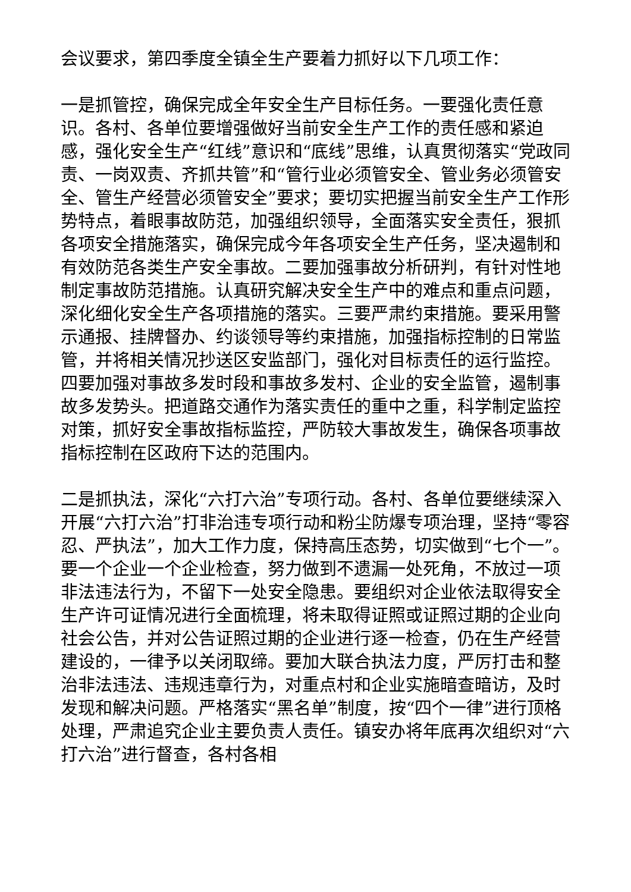会议要求，第四季度全镇全生产要着力抓好以下几项工作：
一是抓管控，确保完成全年安全生产目标任务。一要强化责任意识。各村、各单位要增强做好当前安全生产工作的责任感和紧迫感，强化安全生产“红线”意识和“底线”思维，认真贯彻落实“党政同责、一岗双责、齐抓共管”和“管行业必须管安全、管业务必须管安全、管生产经营必须管安全”要求；要切实把握当前安全生产工作形势特点，着眼事故防范，加强组织领导，全面落实安全责任，狠抓各项安全措施落实，确保完成今年各项安全生产任务，坚决遏制和有效防范各类生产安全事故。二要加强事故分析研判，有针对性地制定事故防范措施。认真研究解决安全生产中的难点和重点问题，深化细化安全生产各项措施的落实。三要严肃约束措施。要采用警示通报、挂牌督办、约谈领导等约束措施，加强指标控制的日常监管，并将相关情况抄送区安监部门，强化对目标责任的运行监控。四要加强对事故多发时段和事故多发村、企业的安全监管，遏制事故多发势头。把道路交通作为落实责任的重中之重，科学制定监控对策，抓好安全事故指标监控，严防较大事故发生，确保各项事故指标控制在区政府下达的范围内。
二是抓执法，深化“六打六治”专项行动。各村、各单位要继续深入开展“六打六治”打非治违专项行动和粉尘防爆专项治理，坚持“零容忍、严执法”，加大工作力度，保持高压态势，切实做到“七个一”。要一个企业一个企业检查，努力做到不遗漏一处死角，不放过一项非法违法行为，不留下一处安全隐患。要组织对企业依法取得安全生产许可证情况进行全面梳理，将未取得证照或证照过期的企业向社会公告，并对公告证照过期的企业进行逐一检查，仍在生产经营建设的，一律予以关闭取缔。要加大联合执法力度，严厉打击和整治非法违法、违规违章行为，对重点村和企业实施暗查暗访，及时发现和解决问题。严格落实“黑名单”制度，按“四个一律”进行顶格处理，严肃追究企业主要负责人责任。镇安办将年底再次组织对“六打六治”进行督查，各村各相